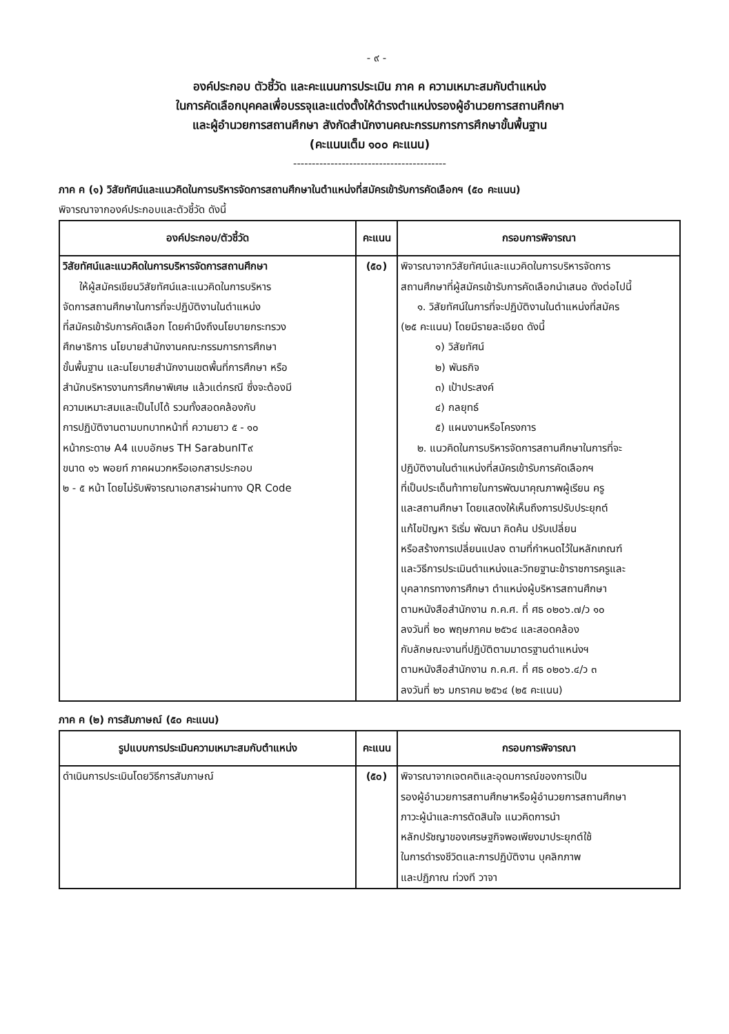- ๙ -
องค์ประกอบ ตัวชี้วัด และคะแนนการประเมิน ภาค ค ความเหมาะสมกับตำแหน่ง
ในการคัดเลือกบุคคลเพื่อบรรจุและแต่งตั้งให้ดำรงตำแหน่งรองผู้อำนวยการสถานศึกษา
และผู้อำนวยการสถานศึกษา สังกัดสำนักงานคณะกรรมการการศึกษาขั้นพื้นฐาน
(คะแนนเต็ม ๑๐๐ คะแนน)
-----------------------------------------
ภาค ค (๑) วิสัยทัศน์และแนวคิดในการบริหารจัดการสถานศึกษาในตำแหน่งที่สมัครเข้ารับการคัดเลือกฯ (๕๐ คะแนน)
พิจารณาจากองค์ประกอบและตัวชี้วัด ดังนี้
| องค์ประกอบ/ตัวชี้วัด | คะแนน | กรอบการพิจารณา |
| --- | --- | --- |
| วิสัยทัศน์และแนวคิดในการบริหารจัดการสถานศึกษา ให้ผู้สมัครเขียนวิสัยทัศน์และแนวคิดในการบริหาร จัดการสถานศึกษาในการที่จะปฏิบัติงานในตำแหน่ง ที่สมัครเข้ารับการคัดเลือก โดยคำนึงถึงนโยบายกระทรวง ศึกษาธิการ นโยบายสำนักงานคณะกรรมการการศึกษา ขั้นพื้นฐาน และนโยบายสำนักงานเขตพื้นที่การศึกษา หรือ สำนักบริหารงานการศึกษาพิเศษ แล้วแต่กรณี ซึ่งจะต้องมี ความเหมาะสมและเป็นไปได้ รวมทั้งสอดคล้องกับ การปฏิบัติงานตามบทบาทหน้าที่ ความยาว ๕ - ๑๐ หน้ากระดาษ A4 แบบอักษร TH SarabunIT๙ ขนาด ๑๖ พอยท์ ภาคผนวกหรือเอกสารประกอบ ๒ - ๕ หน้า โดยไม่รับพิจารณาเอกสารผ่านทาง QR Code | (๕๐) | พิจารณาจากวิสัยทัศน์และแนวคิดในการบริหารจัดการ สถานศึกษาที่ผู้สมัครเข้ารับการคัดเลือกนำเสนอ ดังต่อไปนี้ ๑. วิสัยทัศน์ในการที่จะปฏิบัติงานในตำแหน่งที่สมัคร (๒๕ คะแนน) โดยมีรายละเอียด ดังนี้ ๑) วิสัยทัศน์ ๒) พันธกิจ ๓) เป้าประสงค์ ๔) กลยุทธ์ ๕) แผนงานหรือโครงการ ๒. แนวคิดในการบริหารจัดการสถานศึกษาในการที่จะ ปฏิบัติงานในตำแหน่งที่สมัครเข้ารับการคัดเลือกฯ ที่เป็นประเด็นท้าทายในการพัฒนาคุณภาพผู้เรียน ครู และสถานศึกษา โดยแสดงให้เห็นถึงการปรับประยุกต์ แก้ไขปัญหา ริเริ่ม พัฒนา คิดค้น ปรับเปลี่ยน หรือสร้างการเปลี่ยนแปลง ตามที่กำหนดไว้ในหลักเกณฑ์ และวิธีการประเมินตำแหน่งและวิทยฐานะข้าราชการครูและ บุคลากรทางการศึกษา ตำแหน่งผู้บริหารสถานศึกษา ตามหนังสือสำนักงาน ก.ค.ศ. ที่ ศธ ๐๒๐๖.๗/ว ๑๐ ลงวันที่ ๒๐ พฤษภาคม ๒๕๖๔ และสอดคล้อง กับลักษณะงานที่ปฏิบัติตามมาตรฐานตำแหน่งฯ ตามหนังสือสำนักงาน ก.ค.ศ. ที่ ศธ ๐๒๐๖.๔/ว ๓ ลงวันที่ ๒๖ มกราคม ๒๕๖๔ (๒๕ คะแนน) |
ภาค ค (๒) การสัมภาษณ์ (๕๐ คะแนน)
| รูปแบบการประเมินความเหมาะสมกับตำแหน่ง | คะแนน | กรอบการพิจารณา |
| --- | --- | --- |
| ดำเนินการประเมินโดยวิธีการสัมภาษณ์ | (๕๐) | พิจารณาจากเจตคติและอุดมการณ์ของการเป็น รองผู้อำนวยการสถานศึกษาหรือผู้อำนวยการสถานศึกษา ภาวะผู้นำและการตัดสินใจ แนวคิดการนำ หลักปรัชญาของเศรษฐกิจพอเพียงมาประยุกต์ใช้ ในการดำรงชีวิตและการปฏิบัติงาน บุคลิกภาพ และปฏิภาณ ท่วงที วาจา |